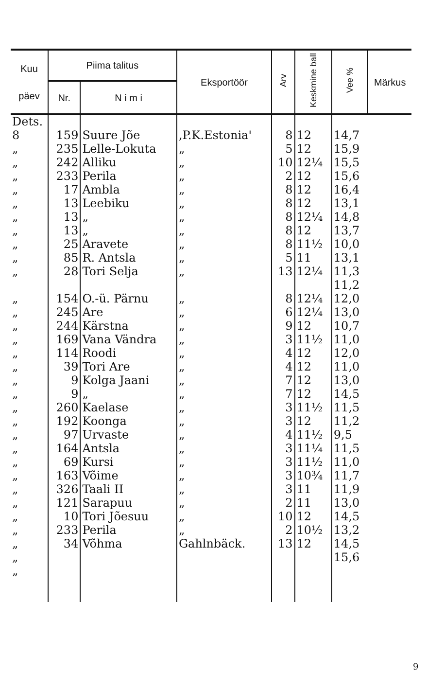| Kuu päev | Piima talitus | | Eksportöör | Arv | Keskmine ball | Vee % | Märkus |
| --- | --- | --- | --- | --- | --- | --- | --- |
| | Nr. | N i m i | | | | | |
| Dets. | | | | | | | |
| 8 | 159 | Suure Jõe | ,P.K.Estonia' | 8 | 12 | 14,7 | |
| „ | 235 | Lelle-Lokuta | „ | 5 | 12 | 15,9 | |
| „ | 242 | Alliku | „ | 10 | 12¼ | 15,5 | |
| „ | 233 | Perila | „ | 2 | 12 | 15,6 | |
| „ | 17 | Ambla | „ | 8 | 12 | 16,4 | |
| „ | 13 | Leebiku | „ | 8 | 12 | 13,1 | |
| „ | 13 | „ | „ | 8 | 12¼ | 14,8 | |
| „ | 13 | „ | „ | 8 | 12 | 13,7 | |
| „ | 25 | Aravete | „ | 8 | 11½ | 10,0 | |
| „ | 85 | R. Antsla | „ | 5 | 11 | 13,1 | |
| „ | 28 | Tori Selja | „ | 13 | 12¼ | 11,3 | |
| | | | | | | 11,2 | |
| „ | 154 | O.-ü. Pärnu | „ | 8 | 12¼ | 12,0 | |
| „ | 245 | Are | „ | 6 | 12¼ | 13,0 | |
| „ | 244 | Kärstna | „ | 9 | 12 | 10,7 | |
| „ | 169 | Vana Vändra | „ | 3 | 11½ | 11,0 | |
| „ | 114 | Roodi | „ | 4 | 12 | 12,0 | |
| „ | 39 | Tori Are | „ | 4 | 12 | 11,0 | |
| „ | 9 | Kolga Jaani | „ | 7 | 12 | 13,0 | |
| „ | 9 | „ | „ | 7 | 12 | 14,5 | |
| „ | 260 | Kaelase | „ | 3 | 11½ | 11,5 | |
| „ | 192 | Koonga | „ | 3 | 12 | 11,2 | |
| „ | 97 | Urvaste | „ | 4 | 11½ | 9,5 | |
| „ | 164 | Antsla | „ | 3 | 11¼ | 11,5 | |
| „ | 69 | Kursi | „ | 3 | 11½ | 11,0 | |
| „ | 163 | Võime | „ | 3 | 10¾ | 11,7 | |
| „ | 326 | Taali II | „ | 3 | 11 | 11,9 | |
| „ | 121 | Sarapuu | „ | 2 | 11 | 13,0 | |
| „ | 10 | Tori Jõesuu | „ | 10 | 12 | 14,5 | |
| „ | 233 | Perila | „ | 2 | 10½ | 13,2 | |
| „ | 34 | Võhma | Gahlnbäck. | 13 | 12 | 14,5 | |
| „ | | | | | | 15,6 | |
| „ | | | | | | | |
9